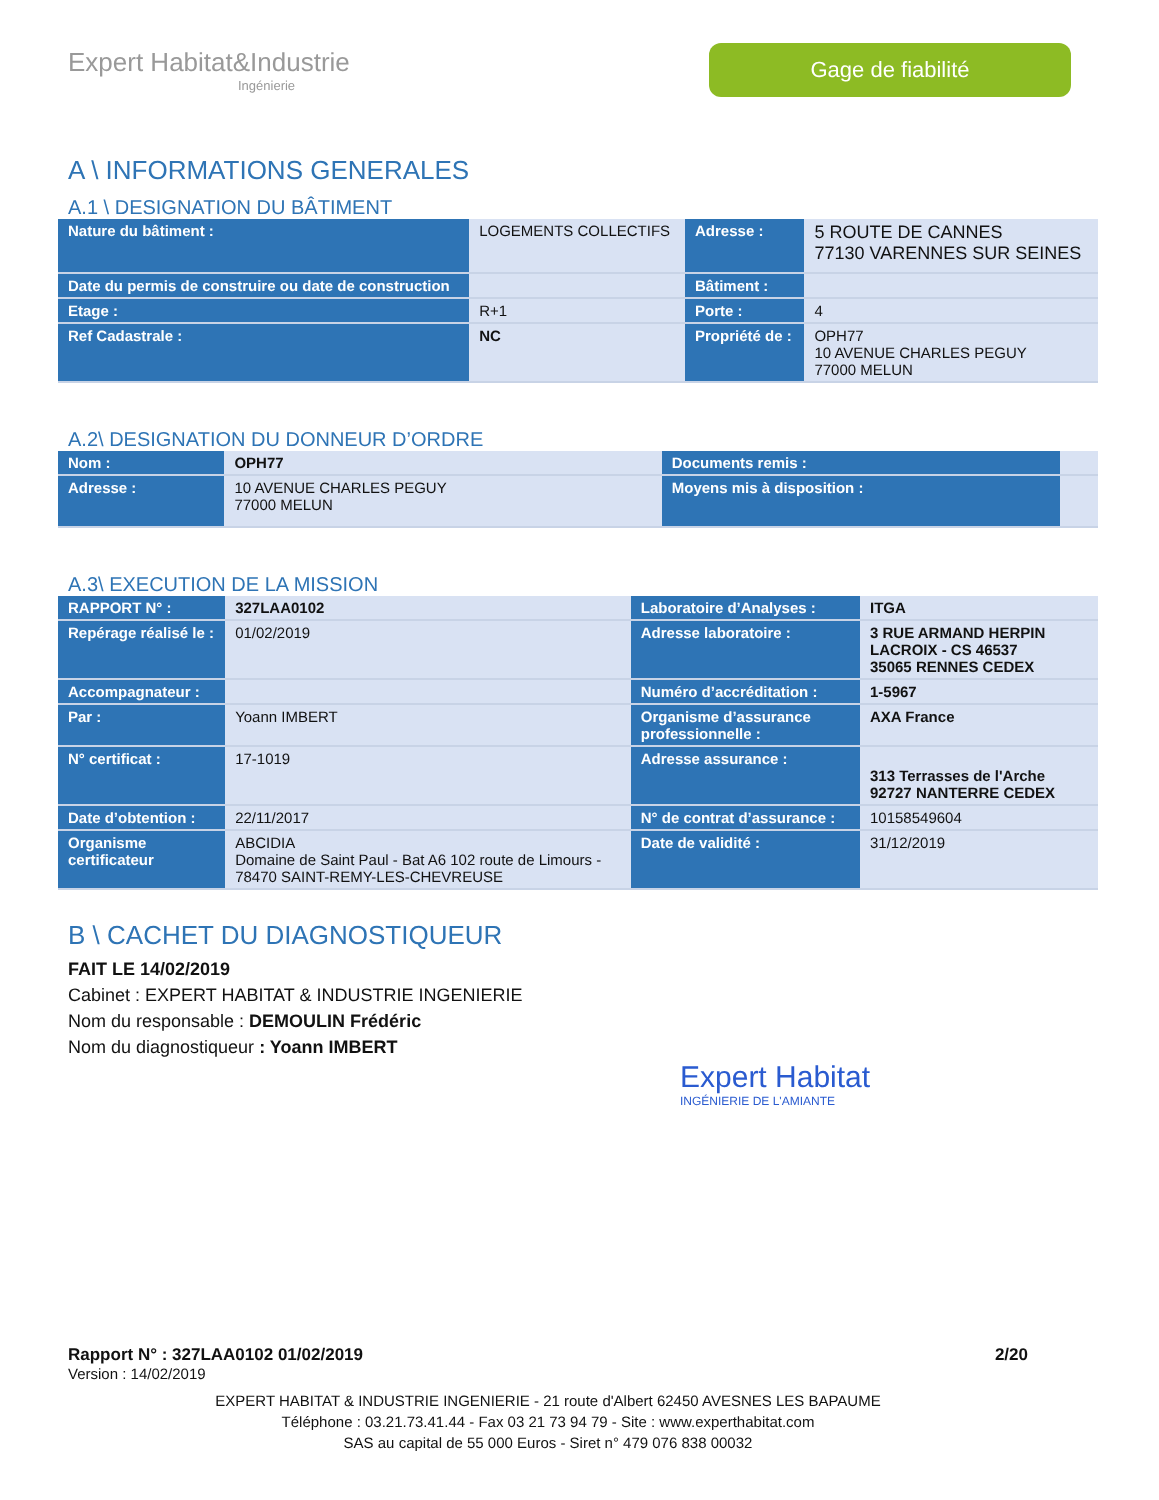Expert Habitat&Industrie
Ingénierie
Gage de fiabilité
A \ INFORMATIONS GENERALES
A.1 \ DESIGNATION DU BÂTIMENT
| Nature du bâtiment : | LOGEMENTS COLLECTIFS | Adresse : | 5 ROUTE DE CANNES 77130 VARENNES SUR SEINES |
| Date du permis de construire ou date de construction | | Bâtiment : | |
| Etage : | R+1 | Porte : | 4 |
| Ref Cadastrale : | NC | Propriété de : | OPH77 10 AVENUE CHARLES PEGUY 77000 MELUN |
A.2\ DESIGNATION DU DONNEUR D’ORDRE
| Nom : | OPH77 | Documents remis : | |
| Adresse : | 10 AVENUE CHARLES PEGUY 77000 MELUN | Moyens mis à disposition : | |
A.3\ EXECUTION DE LA MISSION
| RAPPORT N° : | 327LAA0102 | Laboratoire d’Analyses : | ITGA |
| Repérage réalisé le : | 01/02/2019 | Adresse laboratoire : | 3 RUE ARMAND HERPIN LACROIX - CS 46537 35065 RENNES CEDEX |
| Accompagnateur : | | Numéro d’accréditation : | 1-5967 |
| Par : | Yoann IMBERT | Organisme d’assurance professionnelle : | AXA France |
| N° certificat : | 17-1019 | Adresse assurance : | 313 Terrasses de l'Arche 92727 NANTERRE CEDEX |
| Date d’obtention : | 22/11/2017 | N° de contrat d’assurance : | 10158549604 |
| Organisme certificateur | ABCIDIA Domaine de Saint Paul - Bat A6 102 route de Limours - 78470 SAINT-REMY-LES-CHEVREUSE | Date de validité : | 31/12/2019 |
B \ CACHET DU DIAGNOSTIQUEUR
FAIT LE 14/02/2019
Cabinet : EXPERT HABITAT & INDUSTRIE INGENIERIE
Nom du responsable : DEMOULIN Frédéric
Nom du diagnostiqueur : Yoann IMBERT
Expert Habitat
INGÉNIERIE DE L'AMIANTE
Rapport N° : 327LAA0102 01/02/2019 2/20
Version : 14/02/2019
EXPERT HABITAT & INDUSTRIE INGENIERIE - 21 route d'Albert 62450 AVESNES LES BAPAUME
Téléphone : 03.21.73.41.44 - Fax 03 21 73 94 79 - Site : www.experthabitat.com
SAS au capital de 55 000 Euros - Siret n° 479 076 838 00032